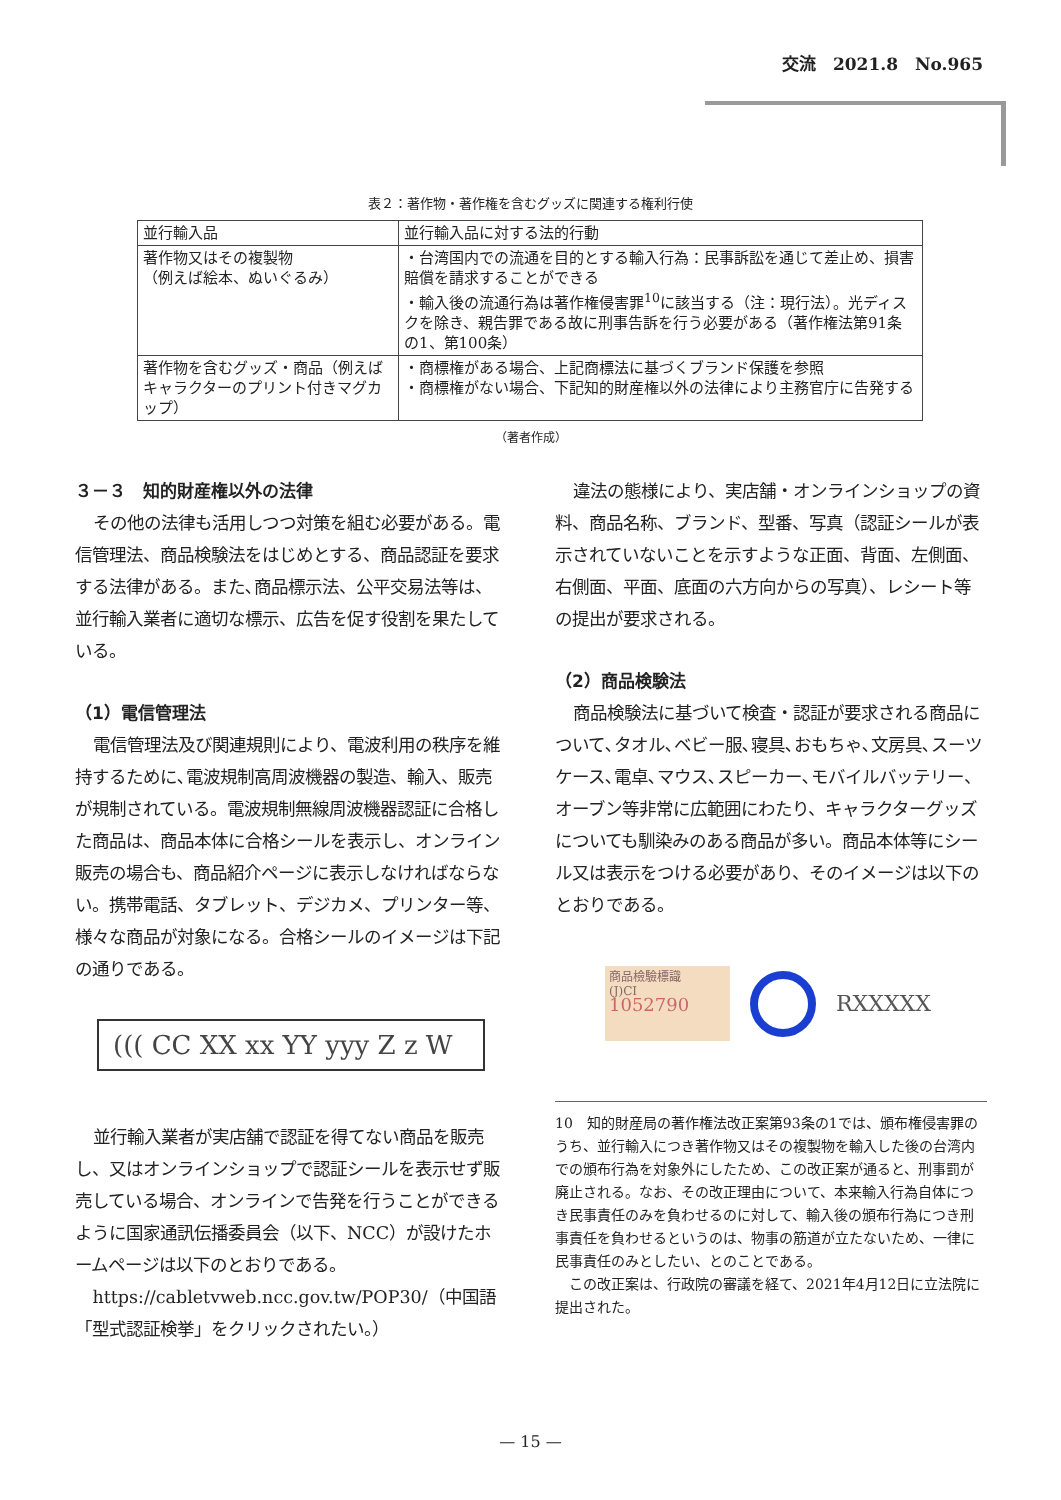交流　2021.8　No.965
表２：著作物・著作権を含むグッズに関連する権利行使
| 並行輸入品 | 並行輸入品に対する法的行動 |
| 著作物又はその複製物 （例えば絵本、ぬいぐるみ） | ・台湾国内での流通を目的とする輸入行為：民事訴訟を通じて差止め、損害賠償を請求することができる ・輸入後の流通行為は著作権侵害罪<sup>10</sup>に該当する（注：現行法）。光ディスクを除き、親告罪である故に刑事告訴を行う必要がある（著作権法第91条の1、第100条） |
| 著作物を含むグッズ・商品（例えばキャラクターのプリント付きマグカップ） | ・商標権がある場合、上記商標法に基づくブランド保護を参照 ・商標権がない場合、下記知的財産権以外の法律により主務官庁に告発する |
（著者作成）
３－３　知的財産権以外の法律
その他の法律も活用しつつ対策を組む必要がある。電信管理法、商品検験法をはじめとする、商品認証を要求する法律がある。また､商品標示法、公平交易法等は、並行輸入業者に適切な標示、広告を促す役割を果たしている。
（1）電信管理法
電信管理法及び関連規則により、電波利用の秩序を維持するために､電波規制高周波機器の製造、輸入、販売が規制されている。電波規制無線周波機器認証に合格した商品は、商品本体に合格シールを表示し、オンライン販売の場合も、商品紹介ページに表示しなければならない。携帯電話、タブレット、デジカメ、プリンター等、様々な商品が対象になる。合格シールのイメージは下記の通りである。
((( CC XX xx YY yyy Z z W
並行輸入業者が実店舗で認証を得てない商品を販売し、又はオンラインショップで認証シールを表示せず販売している場合、オンラインで告発を行うことができるように国家通訊伝播委員会（以下、NCC）が設けたホームページは以下のとおりである。
https://cabletvweb.ncc.gov.tw/POP30/（中国語「型式認証検挙」をクリックされたい。）
違法の態様により、実店舗・オンラインショップの資料、商品名称、ブランド、型番、写真（認証シールが表示されていないことを示すような正面、背面、左側面、右側面、平面、底面の六方向からの写真）、レシート等の提出が要求される。
（2）商品検験法
商品検験法に基づいて検査・認証が要求される商品について､タオル､ベビー服､寝具､おもちゃ､文房具､スーツケース､電卓､マウス､スピーカー､モバイルバッテリー、オーブン等非常に広範囲にわたり、キャラクターグッズについても馴染みのある商品が多い。商品本体等にシール又は表示をつける必要があり、そのイメージは以下のとおりである。
商品檢驗標識
(J)CI
1052790
RXXXXX
10　知的財産局の著作権法改正案第93条の1では、頒布権侵害罪のうち、並行輸入につき著作物又はその複製物を輸入した後の台湾内での頒布行為を対象外にしたため、この改正案が通ると、刑事罰が廃止される。なお、その改正理由について、本来輸入行為自体につき民事責任のみを負わせるのに対して、輸入後の頒布行為につき刑事責任を負わせるというのは、物事の筋道が立たないため、一律に民事責任のみとしたい、とのことである。
　この改正案は、行政院の審議を経て、2021年4月12日に立法院に提出された。
— 15 —